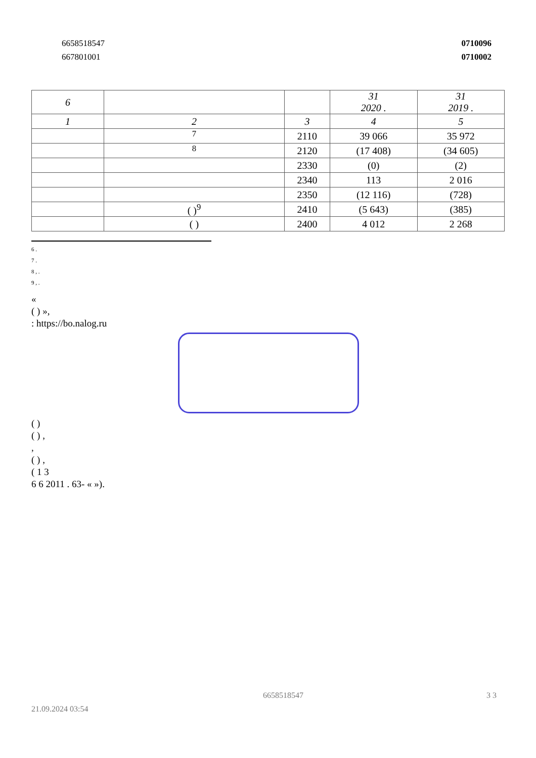0710096
0710002 6658518547
667801001
| 6 | | | 31 2020 . | 31 2019 . |
| --- | --- | --- | --- | --- |
| 1 | 2 | 3 | 4 | 5 |
| | <sup>7</sup> | 2110 | 39 066 | 35 972 |
| | <sup>8</sup> | 2120 | (17 408) | (34 605) |
| | | 2330 | (0) | (2) |
| | | 2340 | 113 | 2 016 |
| | | 2350 | (12 116) | (728) |
| | ( )<sup>9</sup> | 2410 | (5 643) | (385) |
| | ( ) | 2400 | 4 012 | 2 268 |
6 .
7 .
8 , .
9 , .
«
( ) »,
: https://bo.nalog.ru
( )
( ) ,
,
( ) ,
( 1 3
6 6 2011 . 63- « »).
6658518547 3 3
21.09.2024 03:54